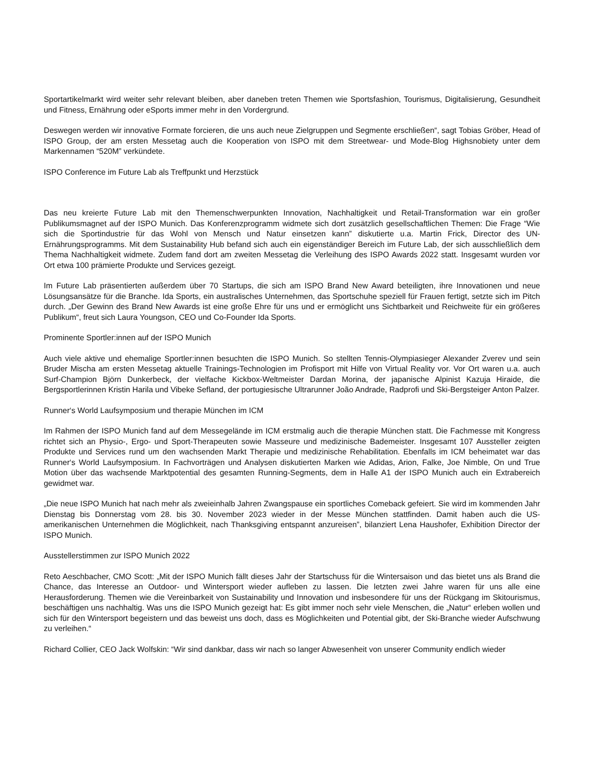Sportartikelmarkt wird weiter sehr relevant bleiben, aber daneben treten Themen wie Sportsfashion, Tourismus, Digitalisierung, Gesundheit und Fitness, Ernährung oder eSports immer mehr in den Vordergrund.
Deswegen werden wir innovative Formate forcieren, die uns auch neue Zielgruppen und Segmente erschließen“, sagt Tobias Gröber, Head of ISPO Group, der am ersten Messetag auch die Kooperation von ISPO mit dem Streetwear- und Mode-Blog Highsnobiety unter dem Markennamen “520M” verkündete.
ISPO Conference im Future Lab als Treffpunkt und Herzstück
Das neu kreierte Future Lab mit den Themenschwerpunkten Innovation, Nachhaltigkeit und Retail-Transformation war ein großer Publikumsmagnet auf der ISPO Munich. Das Konferenzprogramm widmete sich dort zusätzlich gesellschaftlichen Themen: Die Frage “Wie sich die Sportindustrie für das Wohl von Mensch und Natur einsetzen kann” diskutierte u.a. Martin Frick, Director des UN-Ernährungsprogramms. Mit dem Sustainability Hub befand sich auch ein eigenständiger Bereich im Future Lab, der sich ausschließlich dem Thema Nachhaltigkeit widmete. Zudem fand dort am zweiten Messetag die Verleihung des ISPO Awards 2022 statt. Insgesamt wurden vor Ort etwa 100 prämierte Produkte und Services gezeigt.
Im Future Lab präsentierten außerdem über 70 Startups, die sich am ISPO Brand New Award beteiligten, ihre Innovationen und neue Lösungsansätze für die Branche. Ida Sports, ein australisches Unternehmen, das Sportschuhe speziell für Frauen fertigt, setzte sich im Pitch durch. „Der Gewinn des Brand New Awards ist eine große Ehre für uns und er ermöglicht uns Sichtbarkeit und Reichweite für ein größeres Publikum“, freut sich Laura Youngson, CEO und Co-Founder Ida Sports.
Prominente Sportler:innen auf der ISPO Munich
Auch viele aktive und ehemalige Sportler:innen besuchten die ISPO Munich. So stellten Tennis-Olympiasieger Alexander Zverev und sein Bruder Mischa am ersten Messetag aktuelle Trainings-Technologien im Profisport mit Hilfe von Virtual Reality vor. Vor Ort waren u.a. auch Surf-Champion Björn Dunkerbeck, der vielfache Kickbox-Weltmeister Dardan Morina, der japanische Alpinist Kazuja Hiraide, die Bergsportlerinnen Kristin Harila und Vibeke Sefland, der portugiesische Ultrarunner João Andrade, Radprofi und Ski-Bergsteiger Anton Palzer.
Runner‘s World Laufsymposium und therapie München im ICM
Im Rahmen der ISPO Munich fand auf dem Messegelände im ICM erstmalig auch die therapie München statt. Die Fachmesse mit Kongress richtet sich an Physio-, Ergo- und Sport-Therapeuten sowie Masseure und medizinische Bademeister. Insgesamt 107 Aussteller zeigten Produkte und Services rund um den wachsenden Markt Therapie und medizinische Rehabilitation. Ebenfalls im ICM beheimatet war das Runner‘s World Laufsymposium. In Fachvorträgen und Analysen diskutierten Marken wie Adidas, Arion, Falke, Joe Nimble, On und True Motion über das wachsende Marktpotential des gesamten Running-Segments, dem in Halle A1 der ISPO Munich auch ein Extrabereich gewidmet war.
„Die neue ISPO Munich hat nach mehr als zweieinhalb Jahren Zwangspause ein sportliches Comeback gefeiert. Sie wird im kommenden Jahr Dienstag bis Donnerstag vom 28. bis 30. November 2023 wieder in der Messe München stattfinden. Damit haben auch die US-amerikanischen Unternehmen die Möglichkeit, nach Thanksgiving entspannt anzureisen”, bilanziert Lena Haushofer, Exhibition Director der ISPO Munich.
Ausstellerstimmen zur ISPO Munich 2022
Reto Aeschbacher, CMO Scott: „Mit der ISPO Munich fällt dieses Jahr der Startschuss für die Wintersaison und das bietet uns als Brand die Chance, das Interesse an Outdoor- und Wintersport wieder aufleben zu lassen. Die letzten zwei Jahre waren für uns alle eine Herausforderung. Themen wie die Vereinbarkeit von Sustainability und Innovation und insbesondere für uns der Rückgang im Skitourismus, beschäftigen uns nachhaltig. Was uns die ISPO Munich gezeigt hat: Es gibt immer noch sehr viele Menschen, die „Natur“ erleben wollen und sich für den Wintersport begeistern und das beweist uns doch, dass es Möglichkeiten und Potential gibt, der Ski-Branche wieder Aufschwung zu verleihen.“
Richard Collier, CEO Jack Wolfskin: “Wir sind dankbar, dass wir nach so langer Abwesenheit von unserer Community endlich wieder